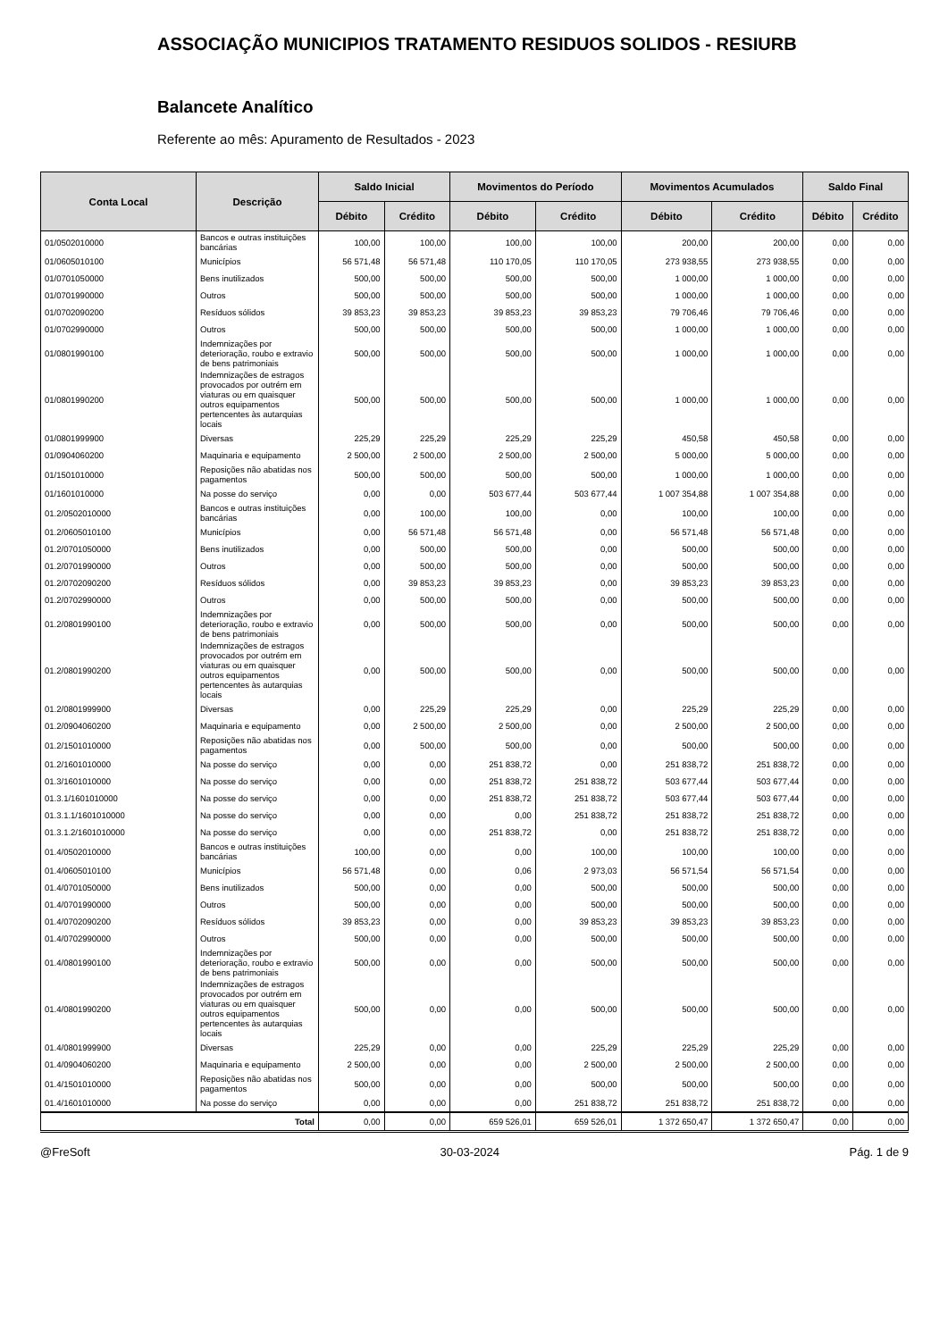ASSOCIAÇÃO MUNICIPIOS TRATAMENTO RESIDUOS SOLIDOS - RESIURB
Balancete Analítico
Referente ao mês: Apuramento de Resultados - 2023
| Conta Local | Descrição | Saldo Inicial | | Movimentos do Período | | Movimentos Acumulados | | Saldo Final | |
| --- | --- | --- | --- | --- | --- | --- | --- | --- | --- |
| | | Débito | Crédito | Débito | Crédito | Débito | Crédito | Débito | Crédito |
| 01/0502010000 | Bancos e outras instituições bancárias | 100,00 | 100,00 | 100,00 | 100,00 | 200,00 | 200,00 | 0,00 | 0,00 |
| 01/0605010100 | Municípios | 56 571,48 | 56 571,48 | 110 170,05 | 110 170,05 | 273 938,55 | 273 938,55 | 0,00 | 0,00 |
| 01/0701050000 | Bens inutilizados | 500,00 | 500,00 | 500,00 | 500,00 | 1 000,00 | 1 000,00 | 0,00 | 0,00 |
| 01/0701990000 | Outros | 500,00 | 500,00 | 500,00 | 500,00 | 1 000,00 | 1 000,00 | 0,00 | 0,00 |
| 01/0702090200 | Resíduos sólidos | 39 853,23 | 39 853,23 | 39 853,23 | 39 853,23 | 79 706,46 | 79 706,46 | 0,00 | 0,00 |
| 01/0702990000 | Outros | 500,00 | 500,00 | 500,00 | 500,00 | 1 000,00 | 1 000,00 | 0,00 | 0,00 |
| 01/0801990100 | Indemnizações por deterioração, roubo e extravio de bens patrimoniais | 500,00 | 500,00 | 500,00 | 500,00 | 1 000,00 | 1 000,00 | 0,00 | 0,00 |
| 01/0801990200 | Indemnizações de estragos provocados por outrém em viaturas ou em quaisquer outros equipamentos pertencentes às autarquias locais | 500,00 | 500,00 | 500,00 | 500,00 | 1 000,00 | 1 000,00 | 0,00 | 0,00 |
| 01/0801999900 | Diversas | 225,29 | 225,29 | 225,29 | 225,29 | 450,58 | 450,58 | 0,00 | 0,00 |
| 01/0904060200 | Maquinaria e equipamento | 2 500,00 | 2 500,00 | 2 500,00 | 2 500,00 | 5 000,00 | 5 000,00 | 0,00 | 0,00 |
| 01/1501010000 | Reposições não abatidas nos pagamentos | 500,00 | 500,00 | 500,00 | 500,00 | 1 000,00 | 1 000,00 | 0,00 | 0,00 |
| 01/1601010000 | Na posse do serviço | 0,00 | 0,00 | 503 677,44 | 503 677,44 | 1 007 354,88 | 1 007 354,88 | 0,00 | 0,00 |
| 01.2/0502010000 | Bancos e outras instituições bancárias | 0,00 | 100,00 | 100,00 | 0,00 | 100,00 | 100,00 | 0,00 | 0,00 |
| 01.2/0605010100 | Municípios | 0,00 | 56 571,48 | 56 571,48 | 0,00 | 56 571,48 | 56 571,48 | 0,00 | 0,00 |
| 01.2/0701050000 | Bens inutilizados | 0,00 | 500,00 | 500,00 | 0,00 | 500,00 | 500,00 | 0,00 | 0,00 |
| 01.2/0701990000 | Outros | 0,00 | 500,00 | 500,00 | 0,00 | 500,00 | 500,00 | 0,00 | 0,00 |
| 01.2/0702090200 | Resíduos sólidos | 0,00 | 39 853,23 | 39 853,23 | 0,00 | 39 853,23 | 39 853,23 | 0,00 | 0,00 |
| 01.2/0702990000 | Outros | 0,00 | 500,00 | 500,00 | 0,00 | 500,00 | 500,00 | 0,00 | 0,00 |
| 01.2/0801990100 | Indemnizações por deterioração, roubo e extravio de bens patrimoniais | 0,00 | 500,00 | 500,00 | 0,00 | 500,00 | 500,00 | 0,00 | 0,00 |
| 01.2/0801990200 | Indemnizações de estragos provocados por outrém em viaturas ou em quaisquer outros equipamentos pertencentes às autarquias locais | 0,00 | 500,00 | 500,00 | 0,00 | 500,00 | 500,00 | 0,00 | 0,00 |
| 01.2/0801999900 | Diversas | 0,00 | 225,29 | 225,29 | 0,00 | 225,29 | 225,29 | 0,00 | 0,00 |
| 01.2/0904060200 | Maquinaria e equipamento | 0,00 | 2 500,00 | 2 500,00 | 0,00 | 2 500,00 | 2 500,00 | 0,00 | 0,00 |
| 01.2/1501010000 | Reposições não abatidas nos pagamentos | 0,00 | 500,00 | 500,00 | 0,00 | 500,00 | 500,00 | 0,00 | 0,00 |
| 01.2/1601010000 | Na posse do serviço | 0,00 | 0,00 | 251 838,72 | 0,00 | 251 838,72 | 251 838,72 | 0,00 | 0,00 |
| 01.3/1601010000 | Na posse do serviço | 0,00 | 0,00 | 251 838,72 | 251 838,72 | 503 677,44 | 503 677,44 | 0,00 | 0,00 |
| 01.3.1/1601010000 | Na posse do serviço | 0,00 | 0,00 | 251 838,72 | 251 838,72 | 503 677,44 | 503 677,44 | 0,00 | 0,00 |
| 01.3.1.1/1601010000 | Na posse do serviço | 0,00 | 0,00 | 0,00 | 251 838,72 | 251 838,72 | 251 838,72 | 0,00 | 0,00 |
| 01.3.1.2/1601010000 | Na posse do serviço | 0,00 | 0,00 | 251 838,72 | 0,00 | 251 838,72 | 251 838,72 | 0,00 | 0,00 |
| 01.4/0502010000 | Bancos e outras instituições bancárias | 100,00 | 0,00 | 0,00 | 100,00 | 100,00 | 100,00 | 0,00 | 0,00 |
| 01.4/0605010100 | Municípios | 56 571,48 | 0,00 | 0,06 | 2 973,03 | 56 571,54 | 56 571,54 | 0,00 | 0,00 |
| 01.4/0701050000 | Bens inutilizados | 500,00 | 0,00 | 0,00 | 500,00 | 500,00 | 500,00 | 0,00 | 0,00 |
| 01.4/0701990000 | Outros | 500,00 | 0,00 | 0,00 | 500,00 | 500,00 | 500,00 | 0,00 | 0,00 |
| 01.4/0702090200 | Resíduos sólidos | 39 853,23 | 0,00 | 0,00 | 39 853,23 | 39 853,23 | 39 853,23 | 0,00 | 0,00 |
| 01.4/0702990000 | Outros | 500,00 | 0,00 | 0,00 | 500,00 | 500,00 | 500,00 | 0,00 | 0,00 |
| 01.4/0801990100 | Indemnizações por deterioração, roubo e extravio de bens patrimoniais | 500,00 | 0,00 | 0,00 | 500,00 | 500,00 | 500,00 | 0,00 | 0,00 |
| 01.4/0801990200 | Indemnizações de estragos provocados por outrém em viaturas ou em quaisquer outros equipamentos pertencentes às autarquias locais | 500,00 | 0,00 | 0,00 | 500,00 | 500,00 | 500,00 | 0,00 | 0,00 |
| 01.4/0801999900 | Diversas | 225,29 | 0,00 | 0,00 | 225,29 | 225,29 | 225,29 | 0,00 | 0,00 |
| 01.4/0904060200 | Maquinaria e equipamento | 2 500,00 | 0,00 | 0,00 | 2 500,00 | 2 500,00 | 2 500,00 | 0,00 | 0,00 |
| 01.4/1501010000 | Reposições não abatidas nos pagamentos | 500,00 | 0,00 | 0,00 | 500,00 | 500,00 | 500,00 | 0,00 | 0,00 |
| 01.4/1601010000 | Na posse do serviço | 0,00 | 0,00 | 0,00 | 251 838,72 | 251 838,72 | 251 838,72 | 0,00 | 0,00 |
| Total | | 0,00 | 0,00 | 659 526,01 | 659 526,01 | 1 372 650,47 | 1 372 650,47 | 0,00 | 0,00 |
@FreSoft 30-03-2024 Pág. 1 de 9